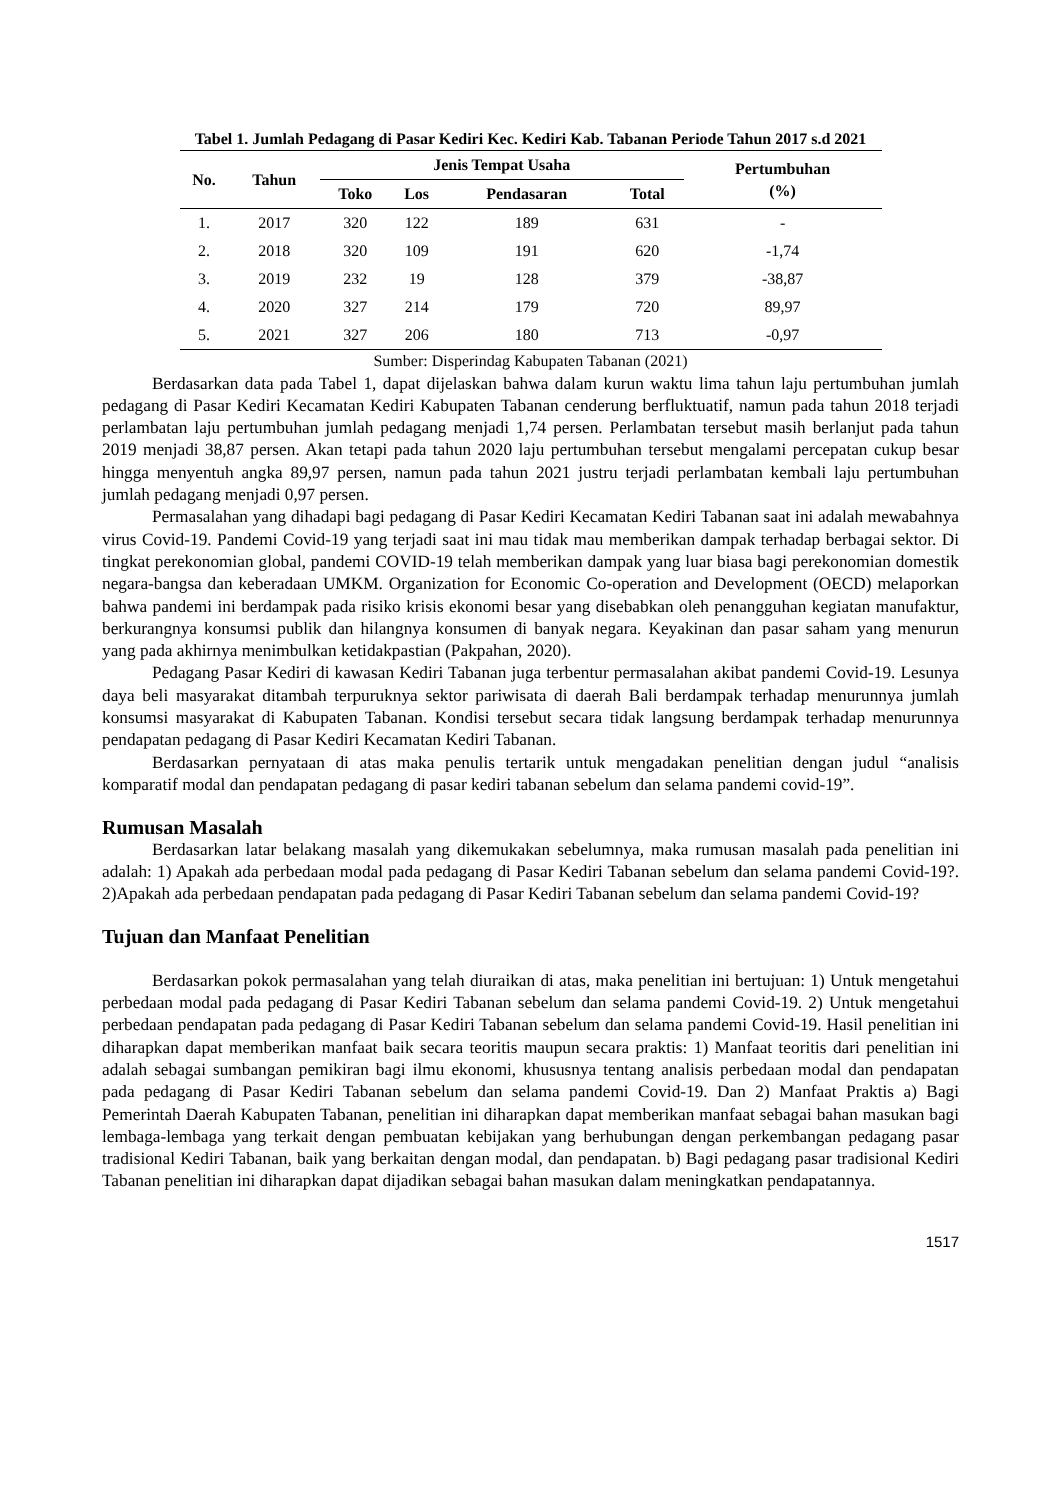Tabel 1. Jumlah Pedagang di Pasar Kediri Kec. Kediri Kab. Tabanan Periode Tahun 2017 s.d 2021
| No. | Tahun | Jenis Tempat Usaha | | | | Pertumbuhan (%) |
| --- | --- | --- | --- | --- | --- | --- |
| | | Toko | Los | Pendasaran | Total | |
| 1. | 2017 | 320 | 122 | 189 | 631 | - |
| 2. | 2018 | 320 | 109 | 191 | 620 | -1,74 |
| 3. | 2019 | 232 | 19 | 128 | 379 | -38,87 |
| 4. | 2020 | 327 | 214 | 179 | 720 | 89,97 |
| 5. | 2021 | 327 | 206 | 180 | 713 | -0,97 |
Sumber: Disperindag Kabupaten Tabanan (2021)
Berdasarkan data pada Tabel 1, dapat dijelaskan bahwa dalam kurun waktu lima tahun laju pertumbuhan jumlah pedagang di Pasar Kediri Kecamatan Kediri Kabupaten Tabanan cenderung berfluktuatif, namun pada tahun 2018 terjadi perlambatan laju pertumbuhan jumlah pedagang menjadi 1,74 persen. Perlambatan tersebut masih berlanjut pada tahun 2019 menjadi 38,87 persen. Akan tetapi pada tahun 2020 laju pertumbuhan tersebut mengalami percepatan cukup besar hingga menyentuh angka 89,97 persen, namun pada tahun 2021 justru terjadi perlambatan kembali laju pertumbuhan jumlah pedagang menjadi 0,97 persen.
Permasalahan yang dihadapi bagi pedagang di Pasar Kediri Kecamatan Kediri Tabanan saat ini adalah mewabahnya virus Covid-19. Pandemi Covid-19 yang terjadi saat ini mau tidak mau memberikan dampak terhadap berbagai sektor. Di tingkat perekonomian global, pandemi COVID-19 telah memberikan dampak yang luar biasa bagi perekonomian domestik negara-bangsa dan keberadaan UMKM. Organization for Economic Co-operation and Development (OECD) melaporkan bahwa pandemi ini berdampak pada risiko krisis ekonomi besar yang disebabkan oleh penangguhan kegiatan manufaktur, berkurangnya konsumsi publik dan hilangnya konsumen di banyak negara. Keyakinan dan pasar saham yang menurun yang pada akhirnya menimbulkan ketidakpastian (Pakpahan, 2020).
Pedagang Pasar Kediri di kawasan Kediri Tabanan juga terbentur permasalahan akibat pandemi Covid-19. Lesunya daya beli masyarakat ditambah terpuruknya sektor pariwisata di daerah Bali berdampak terhadap menurunnya jumlah konsumsi masyarakat di Kabupaten Tabanan. Kondisi tersebut secara tidak langsung berdampak terhadap menurunnya pendapatan pedagang di Pasar Kediri Kecamatan Kediri Tabanan.
Berdasarkan pernyataan di atas maka penulis tertarik untuk mengadakan penelitian dengan judul “analisis komparatif modal dan pendapatan pedagang di pasar kediri tabanan sebelum dan selama pandemi covid-19”.
Rumusan Masalah
Berdasarkan latar belakang masalah yang dikemukakan sebelumnya, maka rumusan masalah pada penelitian ini adalah: 1) Apakah ada perbedaan modal pada pedagang di Pasar Kediri Tabanan sebelum dan selama pandemi Covid-19?. 2)Apakah ada perbedaan pendapatan pada pedagang di Pasar Kediri Tabanan sebelum dan selama pandemi Covid-19?
Tujuan dan Manfaat Penelitian
Berdasarkan pokok permasalahan yang telah diuraikan di atas, maka penelitian ini bertujuan: 1) Untuk mengetahui perbedaan modal pada pedagang di Pasar Kediri Tabanan sebelum dan selama pandemi Covid-19. 2) Untuk mengetahui perbedaan pendapatan pada pedagang di Pasar Kediri Tabanan sebelum dan selama pandemi Covid-19. Hasil penelitian ini diharapkan dapat memberikan manfaat baik secara teoritis maupun secara praktis: 1) Manfaat teoritis dari penelitian ini adalah sebagai sumbangan pemikiran bagi ilmu ekonomi, khususnya tentang analisis perbedaan modal dan pendapatan pada pedagang di Pasar Kediri Tabanan sebelum dan selama pandemi Covid-19. Dan 2) Manfaat Praktis a) Bagi Pemerintah Daerah Kabupaten Tabanan, penelitian ini diharapkan dapat memberikan manfaat sebagai bahan masukan bagi lembaga-lembaga yang terkait dengan pembuatan kebijakan yang berhubungan dengan perkembangan pedagang pasar tradisional Kediri Tabanan, baik yang berkaitan dengan modal, dan pendapatan. b) Bagi pedagang pasar tradisional Kediri Tabanan penelitian ini diharapkan dapat dijadikan sebagai bahan masukan dalam meningkatkan pendapatannya.
1517